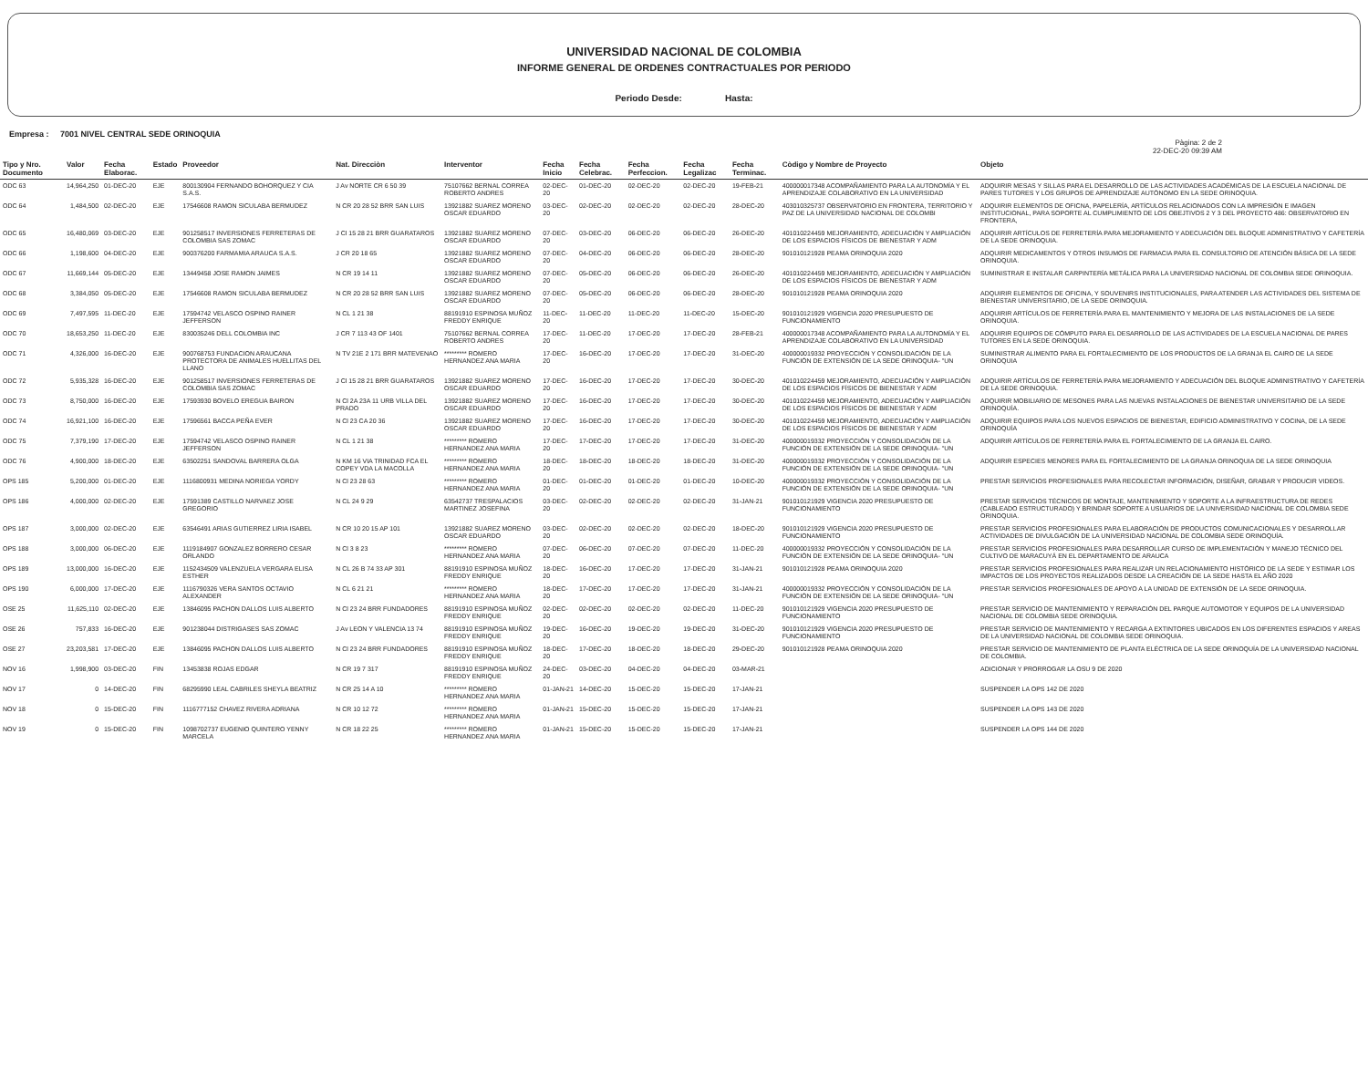UNIVERSIDAD NACIONAL DE COLOMBIA
INFORME GENERAL DE ORDENES CONTRACTUALES POR PERIODO
Periodo Desde: Hasta:
Empresa : 7001 NIVEL CENTRAL SEDE ORINOQUIA
Pàgina: 2 de 2
22-DEC-20 09:39 AM
| Tipo y Nro. Documento | Valor | Fecha Elaborac. | Estado | Proveedor | Nat. Direcciòn | Interventor | Fecha Inicio | Fecha Celebrac. | Fecha Perfeccion. | Fecha Legalizac | Fecha Terminac. | Còdigo y Nombre de Proyecto | Objeto |
| --- | --- | --- | --- | --- | --- | --- | --- | --- | --- | --- | --- | --- | --- |
| ODC 63 | 14,964,250 | 01-DEC-20 | EJE | 800130904 FERNANDO BOHORQUEZ Y CIA S.A.S. | J Av NORTE CR 6 50 39 | 75107662 BERNAL CORREA ROBERTO ANDRES | 02-DEC-20 | 01-DEC-20 | 02-DEC-20 | 02-DEC-20 | 19-FEB-21 | 400000017348 ACOMPAÑAMIENTO PARA LA AUTONOMÍA Y EL APRENDIZAJE COLABORATIVO EN LA UNIVERSIDAD | ADQUIRIR MESAS Y SILLAS PARA EL DESARROLLO DE LAS ACTIVIDADES ACADÉMICAS DE LA ESCUELA NACIONAL DE PARES TUTORES Y LOS GRUPOS DE APRENDIZAJE AUTÓNOMO EN LA SEDE ORINOQUIA. |
| ODC 64 | 1,484,500 | 02-DEC-20 | EJE | 17546608 RAMON SICULABA BERMUDEZ | N CR 20 28 52 BRR SAN LUIS | 13921882 SUAREZ MORENO OSCAR EDUARDO | 03-DEC-20 | 02-DEC-20 | 02-DEC-20 | 02-DEC-20 | 28-DEC-20 | 403010325737 OBSERVATORIO EN FRONTERA, TERRITORIO Y PAZ DE LA UNIVERSIDAD NACIONAL DE COLOMBI | ADQUIRIR ELEMENTOS DE OFICNA, PAPELERÍA, ARTÍCULOS RELACIONADOS CON LA IMPRESIÓN E IMAGEN INSTITUCIONAL, PARA SOPORTE AL CUMPLIMIENTO DE LOS OBEJTIVOS 2 Y 3 DEL PROYECTO 486: OBSERVATORIO EN FRONTERA, |
| ODC 65 | 16,480,069 | 03-DEC-20 | EJE | 901258517 INVERSIONES FERRETERAS DE COLOMBIA SAS ZOMAC | J Cl 15 28 21 BRR GUARATAROS | 13921882 SUAREZ MORENO OSCAR EDUARDO | 07-DEC-20 | 03-DEC-20 | 06-DEC-20 | 06-DEC-20 | 26-DEC-20 | 401010224459 MEJORAMIENTO, ADECUACIÓN Y AMPLIACIÓN DE LOS ESPACIOS FÍSICOS DE BIENESTAR Y ADM | ADQUIRIR ARTÍCULOS DE FERRETERÍA PARA MEJORAMIENTO Y ADECUACIÓN DEL BLOQUE ADMINISTRATIVO Y CAFETERÍA DE LA SEDE ORINOQUIA. |
| ODC 66 | 1,198,600 | 04-DEC-20 | EJE | 900376200 FARMAMIA ARAUCA S.A.S. | J CR 20 18 65 | 13921882 SUAREZ MORENO OSCAR EDUARDO | 07-DEC-20 | 04-DEC-20 | 06-DEC-20 | 06-DEC-20 | 28-DEC-20 | 901010121928 PEAMA ORINOQUIA 2020 | ADQUIRIR MEDICAMENTOS Y OTROS INSUMOS DE FARMACIA PARA EL CONSULTORIO DE ATENCIÓN BÁSICA DE LA SEDE ORINOQUIA. |
| ODC 67 | 11,669,144 | 05-DEC-20 | EJE | 13449458 JOSE RAMON JAIMES | N CR 19 14 11 | 13921882 SUAREZ MORENO OSCAR EDUARDO | 07-DEC-20 | 05-DEC-20 | 06-DEC-20 | 06-DEC-20 | 26-DEC-20 | 401010224459 MEJORAMIENTO, ADECUACIÓN Y AMPLIACIÓN DE LOS ESPACIOS FÍSICOS DE BIENESTAR Y ADM | SUMINISTRAR E INSTALAR CARPINTERÍA METÁLICA PARA LA UNIVERSIDAD NACIONAL DE COLOMBIA SEDE ORINOQUIA. |
| ODC 68 | 3,384,050 | 05-DEC-20 | EJE | 17546608 RAMON SICULABA BERMUDEZ | N CR 20 28 52 BRR SAN LUIS | 13921882 SUAREZ MORENO OSCAR EDUARDO | 07-DEC-20 | 05-DEC-20 | 06-DEC-20 | 06-DEC-20 | 28-DEC-20 | 901010121928 PEAMA ORINOQUIA 2020 | ADQUIRIR ELEMENTOS DE OFICINA, Y SOUVENIRS INSTITUCIONALES, PARA ATENDER LAS ACTIVIDADES DEL SISTEMA DE BIENESTAR UNIVERSITARIO, DE LA SEDE ORINOQUIA. |
| ODC 69 | 7,497,595 | 11-DEC-20 | EJE | 17594742 VELASCO OSPINO RAINER JEFFERSON | N CL 1 21 38 | 88191910 ESPINOSA MUÑOZ FREDDY ENRIQUE | 11-DEC-20 | 11-DEC-20 | 11-DEC-20 | 11-DEC-20 | 15-DEC-20 | 901010121929 VIGENCIA 2020 PRESUPUESTO DE FUNCIONAMIENTO | ADQUIRIR ARTÍCULOS DE FERRETERÍA PARA EL MANTENIMIENTO Y MEJORA DE LAS INSTALACIONES DE LA SEDE ORINOQUIA. |
| ODC 70 | 18,653,250 | 11-DEC-20 | EJE | 830035246 DELL COLOMBIA INC | J CR 7 113 43 OF 1401 | 75107662 BERNAL CORREA ROBERTO ANDRES | 17-DEC-20 | 11-DEC-20 | 17-DEC-20 | 17-DEC-20 | 28-FEB-21 | 400000017348 ACOMPAÑAMIENTO PARA LA AUTONOMÍA Y EL APRENDIZAJE COLABORATIVO EN LA UNIVERSIDAD | ADQUIRIR EQUIPOS DE CÓMPUTO PARA EL DESARROLLO DE LAS ACTIVIDADES DE LA ESCUELA NACIONAL DE PARES TUTORES EN LA SEDE ORINOQUIA. |
| ODC 71 | 4,326,000 | 16-DEC-20 | EJE | 900768753 FUNDACION ARAUCANA PROTECTORA DE ANIMALES HUELLITAS DEL LLANO | N TV 21E 2 171 BRR MATEVENAO | ********* ROMERO HERNANDEZ ANA MARIA | 17-DEC-20 | 16-DEC-20 | 17-DEC-20 | 17-DEC-20 | 31-DEC-20 | 400000019332 PROYECCIÓN Y CONSOLIDACIÓN DE LA FUNCIÓN DE EXTENSIÓN DE LA SEDE ORINOQUIA- "UN | SUMINISTRAR ALIMENTO PARA EL FORTALECIMIENTO DE LOS PRODUCTOS DE LA GRANJA EL CAIRO DE LA SEDE ORINOQUIA |
| ODC 72 | 5,935,328 | 16-DEC-20 | EJE | 901258517 INVERSIONES FERRETERAS DE COLOMBIA SAS ZOMAC | J Cl 15 28 21 BRR GUARATAROS | 13921882 SUAREZ MORENO OSCAR EDUARDO | 17-DEC-20 | 16-DEC-20 | 17-DEC-20 | 17-DEC-20 | 30-DEC-20 | 401010224459 MEJORAMIENTO, ADECUACIÓN Y AMPLIACIÓN DE LOS ESPACIOS FÍSICOS DE BIENESTAR Y ADM | ADQUIRIR ARTÍCULOS DE FERRETERÍA PARA MEJORAMIENTO Y ADECUACIÓN DEL BLOQUE ADMINISTRATIVO Y CAFETERÍA DE LA SEDE ORINOQUIA. |
| ODC 73 | 8,750,000 | 16-DEC-20 | EJE | 17593930 BOVELO EREGUA BAIRON | N Cl 2A 23A 11 URB VILLA DEL PRADO | 13921882 SUAREZ MORENO OSCAR EDUARDO | 17-DEC-20 | 16-DEC-20 | 17-DEC-20 | 17-DEC-20 | 30-DEC-20 | 401010224459 MEJORAMIENTO, ADECUACIÓN Y AMPLIACIÓN DE LOS ESPACIOS FÍSICOS DE BIENESTAR Y ADM | ADQUIRIR MOBILIARIO DE MESONES PARA LAS NUEVAS INSTALACIONES DE BIENESTAR UNIVERSITARIO DE LA SEDE ORINOQUÍA. |
| ODC 74 | 16,921,100 | 16-DEC-20 | EJE | 17596561 BACCA PEÑA EVER | N Cl 23 CA 20 36 | 13921882 SUAREZ MORENO OSCAR EDUARDO | 17-DEC-20 | 16-DEC-20 | 17-DEC-20 | 17-DEC-20 | 30-DEC-20 | 401010224459 MEJORAMIENTO, ADECUACIÓN Y AMPLIACIÓN DE LOS ESPACIOS FÍSICOS DE BIENESTAR Y ADM | ADQUIRIR EQUIPOS PARA LOS NUEVOS ESPACIOS DE BIENESTAR, EDIFICIO ADMINISTRATIVO Y COCINA, DE LA SEDE ORINOQUÍA |
| ODC 75 | 7,379,190 | 17-DEC-20 | EJE | 17594742 VELASCO OSPINO RAINER JEFFERSON | N CL 1 21 38 | ********* ROMERO HERNANDEZ ANA MARIA | 17-DEC-20 | 17-DEC-20 | 17-DEC-20 | 17-DEC-20 | 31-DEC-20 | 400000019332 PROYECCIÓN Y CONSOLIDACIÓN DE LA FUNCIÓN DE EXTENSIÓN DE LA SEDE ORINOQUIA- "UN | ADQUIRIR ARTÍCULOS DE FERRETERÍA PARA EL FORTALECIMIENTO DE LA GRANJA EL CAIRO. |
| ODC 76 | 4,900,000 | 18-DEC-20 | EJE | 63502251 SANDOVAL BARRERA OLGA | N KM 16 VIA TRINIDAD FCA EL COPEY VDA LA MACOLLA | ********* ROMERO HERNANDEZ ANA MARIA | 18-DEC-20 | 18-DEC-20 | 18-DEC-20 | 18-DEC-20 | 31-DEC-20 | 400000019332 PROYECCIÓN Y CONSOLIDACIÓN DE LA FUNCIÓN DE EXTENSIÓN DE LA SEDE ORINOQUIA- "UN | ADQUIRIR ESPECIES MENORES PARA EL FORTALECIMIENTO DE LA GRANJA ORINOQUIA DE LA SEDE ORINOQUIA |
| OPS 185 | 5,200,000 | 01-DEC-20 | EJE | 1116800931 MEDINA NORIEGA YORDY | N Cl 23 28 63 | ********* ROMERO HERNANDEZ ANA MARIA | 01-DEC-20 | 01-DEC-20 | 01-DEC-20 | 01-DEC-20 | 10-DEC-20 | 400000019332 PROYECCIÓN Y CONSOLIDACIÓN DE LA FUNCIÓN DE EXTENSIÓN DE LA SEDE ORINOQUIA- "UN | PRESTAR SERVICIOS PROFESIONALES PARA RECOLECTAR INFORMACIÓN, DISEÑAR, GRABAR Y PRODUCIR VIDEOS. |
| OPS 186 | 4,000,000 | 02-DEC-20 | EJE | 17591389 CASTILLO NARVAEZ JOSE GREGORIO | N CL 24 9 29 | 63542737 TRESPALACIOS MARTINEZ JOSEFINA | 03-DEC-20 | 02-DEC-20 | 02-DEC-20 | 02-DEC-20 | 31-JAN-21 | 901010121929 VIGENCIA 2020 PRESUPUESTO DE FUNCIONAMIENTO | PRESTAR SERVICIOS TÉCNICOS DE MONTAJE, MANTENIMIENTO Y SOPORTE A LA INFRAESTRUCTURA DE REDES (CABLEADO ESTRUCTURADO) Y BRINDAR SOPORTE A USUARIOS DE LA UNIVERSIDAD NACIONAL DE COLOMBIA SEDE ORINOQUIA. |
| OPS 187 | 3,000,000 | 02-DEC-20 | EJE | 63546491 ARIAS GUTIERREZ LIRIA ISABEL | N CR 10 20 15 AP 101 | 13921882 SUAREZ MORENO OSCAR EDUARDO | 03-DEC-20 | 02-DEC-20 | 02-DEC-20 | 02-DEC-20 | 18-DEC-20 | 901010121929 VIGENCIA 2020 PRESUPUESTO DE FUNCIONAMIENTO | PRESTAR SERVICIOS PROFESIONALES PARA ELABORACIÓN DE PRODUCTOS COMUNICACIONALES Y DESARROLLAR ACTIVIDADES DE DIVULGACIÓN DE LA UNIVERSIDAD NACIONAL DE COLOMBIA SEDE ORINOQUÍA. |
| OPS 188 | 3,000,000 | 06-DEC-20 | EJE | 1119184907 GONZALEZ BORRERO CESAR ORLANDO | N Cl 3 8 23 | ********* ROMERO HERNANDEZ ANA MARIA | 07-DEC-20 | 06-DEC-20 | 07-DEC-20 | 07-DEC-20 | 11-DEC-20 | 400000019332 PROYECCIÓN Y CONSOLIDACIÓN DE LA FUNCIÓN DE EXTENSIÓN DE LA SEDE ORINOQUIA- "UN | PRESTAR SERVICIOS PROFESIONALES PARA DESARROLLAR CURSO DE IMPLEMENTACIÓN Y MANEJO TÉCNICO DEL CULTIVO DE MARACUYÁ EN EL DEPARTAMENTO DE ARAUCA |
| OPS 189 | 13,000,000 | 16-DEC-20 | EJE | 1152434509 VALENZUELA VERGARA ELISA ESTHER | N CL 26 B 74 33 AP 301 | 88191910 ESPINOSA MUÑOZ FREDDY ENRIQUE | 18-DEC-20 | 16-DEC-20 | 17-DEC-20 | 17-DEC-20 | 31-JAN-21 | 901010121928 PEAMA ORINOQUIA 2020 | PRESTAR SERVICIOS PROFESIONALES PARA REALIZAR UN RELACIONAMIENTO HISTÓRICO DE LA SEDE Y ESTIMAR LOS IMPACTOS DE LOS PROYECTOS REALIZADOS DESDE LA CREACIÓN DE LA SEDE HASTA EL AÑO 2020 |
| OPS 190 | 6,000,000 | 17-DEC-20 | EJE | 1116790326 VERA SANTOS OCTAVIO ALEXANDER | N CL 6 21 21 | ********* ROMERO HERNANDEZ ANA MARIA | 18-DEC-20 | 17-DEC-20 | 17-DEC-20 | 17-DEC-20 | 31-JAN-21 | 400000019332 PROYECCIÓN Y CONSOLIDACIÓN DE LA FUNCIÓN DE EXTENSIÓN DE LA SEDE ORINOQUIA- "UN | PRESTAR SERVICIOS PROFESIONALES DE APOYO A LA UNIDAD DE EXTENSIÓN DE LA SEDE ORINOQUIA. |
| OSE 25 | 11,625,110 | 02-DEC-20 | EJE | 13846095 PACHON DALLOS LUIS ALBERTO | N Cl 23 24 BRR FUNDADORES | 88191910 ESPINOSA MUÑOZ FREDDY ENRIQUE | 02-DEC-20 | 02-DEC-20 | 02-DEC-20 | 02-DEC-20 | 11-DEC-20 | 901010121929 VIGENCIA 2020 PRESUPUESTO DE FUNCIONAMIENTO | PRESTAR SERVICIO DE MANTENIMIENTO Y REPARACIÓN DEL PARQUE AUTOMOTOR Y EQUIPOS DE LA UNIVERSIDAD NACIONAL DE COLOMBIA SEDE ORINOQUIA. |
| OSE 26 | 757,833 | 16-DEC-20 | EJE | 901238044 DISTRIGASES SAS ZOMAC | J Av LEON Y VALENCIA 13 74 | 88191910 ESPINOSA MUÑOZ FREDDY ENRIQUE | 19-DEC-20 | 16-DEC-20 | 19-DEC-20 | 19-DEC-20 | 31-DEC-20 | 901010121929 VIGENCIA 2020 PRESUPUESTO DE FUNCIONAMIENTO | PRESTAR SERVICIO DE MANTENIMIENTO Y RECARGA A EXTINTORES UBICADOS EN LOS DIFERENTES ESPACIOS Y AREAS DE LA UNIVERSIDAD NACIONAL DE COLOMBIA SEDE ORINOQUIA. |
| OSE 27 | 23,203,581 | 17-DEC-20 | EJE | 13846095 PACHON DALLOS LUIS ALBERTO | N Cl 23 24 BRR FUNDADORES | 88191910 ESPINOSA MUÑOZ FREDDY ENRIQUE | 18-DEC-20 | 17-DEC-20 | 18-DEC-20 | 18-DEC-20 | 29-DEC-20 | 901010121928 PEAMA ORINOQUIA 2020 | PRESTAR SERVICIO DE MANTENIMIENTO DE PLANTA ELÉCTRICA DE LA SEDE ORINOQUÍA DE LA UNIVERSIDAD NACIONAL DE COLOMBIA. |
| NOV 16 | 1,998,900 | 03-DEC-20 | FIN | 13453838 ROJAS EDGAR | N CR 19 7 317 | 88191910 ESPINOSA MUÑOZ FREDDY ENRIQUE | 24-DEC-20 | 03-DEC-20 | 04-DEC-20 | 04-DEC-20 | 03-MAR-21 | | ADICIONAR Y PRORROGAR LA OSU 9 DE 2020 |
| NOV 17 | 0 | 14-DEC-20 | FIN | 68295990 LEAL CABRILES SHEYLA BEATRIZ | N CR 25 14 A 10 | ********* ROMERO HERNANDEZ ANA MARIA | 01-JAN-21 | 14-DEC-20 | 15-DEC-20 | 15-DEC-20 | 17-JAN-21 | | SUSPENDER LA OPS 142 DE 2020 |
| NOV 18 | 0 | 15-DEC-20 | FIN | 1116777152 CHAVEZ RIVERA ADRIANA | N CR 10 12 72 | ********* ROMERO HERNANDEZ ANA MARIA | 01-JAN-21 | 15-DEC-20 | 15-DEC-20 | 15-DEC-20 | 17-JAN-21 | | SUSPENDER LA OPS 143 DE 2020 |
| NOV 19 | 0 | 15-DEC-20 | FIN | 1098702737 EUGENIO QUINTERO YENNY MARCELA | N CR 18 22 25 | ********* ROMERO HERNANDEZ ANA MARIA | 01-JAN-21 | 15-DEC-20 | 15-DEC-20 | 15-DEC-20 | 17-JAN-21 | | SUSPENDER LA OPS 144 DE 2020 |